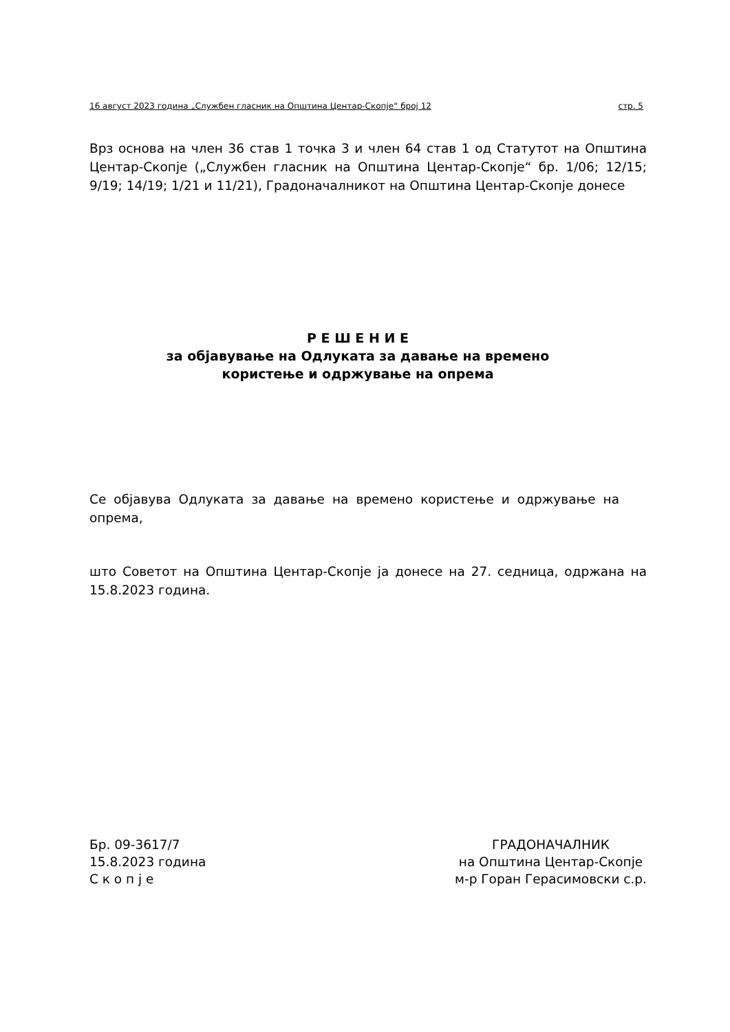16 август 2023 година „Службен гласник на Општина Центар-Скопје“ број 12 стр. 5
Врз основа на член 36 став 1 точка 3 и член 64 став 1 од Статутот на Општина Центар-Скопје („Службен гласник на Општина Центар-Скопје“ бр. 1/06; 12/15; 9/19; 14/19; 1/21 и 11/21), Градоначалникот на Општина Центар-Скопје донесе
Р Е Ш Е Н И Е
за објавување на Одлуката за давање на времено
користење и одржување на опрема
Се објавува Одлуката за давање на времено користење и одржување на опрема,
што Советот на Општина Центар-Скопје ја донесе на 27. седница, одржана на 15.8.2023 година.
Бр. 09-3617/7
15.8.2023 година
С к о п ј е
ГРАДОНАЧАЛНИК
на Општина Центар-Скопје
м-р Горан Герасимовски с.р.